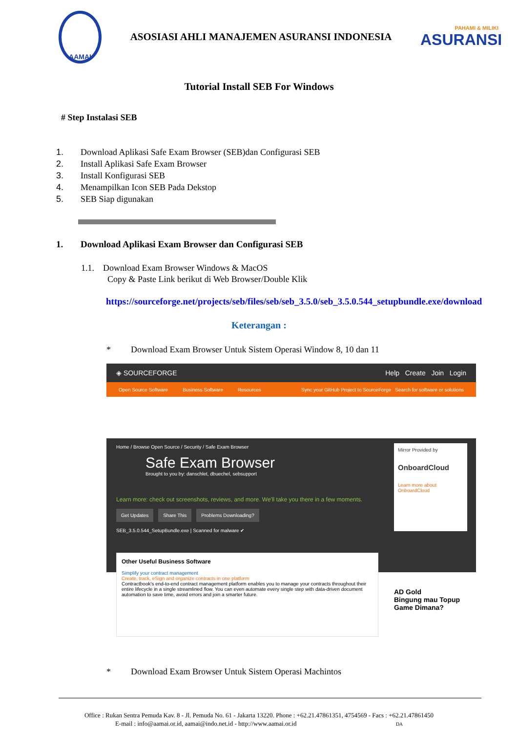AAMAI
ASOSIASI AHLI MANAJEMEN ASURANSI INDONESIA
PAHAMI & MILIKI
ASURANSI
Tutorial Install SEB For Windows
# Step Instalasi SEB
1. Download Aplikasi Safe Exam Browser (SEB)dan Configurasi SEB
2. Install Aplikasi Safe Exam Browser
3. Install Konfigurasi SEB
4. Menampilkan Icon SEB Pada Dekstop
5. SEB Siap digunakan
1. Download Aplikasi Exam Browser dan Configurasi SEB
1.1. Download Exam Browser Windows & MacOS
Copy & Paste Link berikut di Web Browser/Double Klik
https://sourceforge.net/projects/seb/files/seb/seb_3.5.0/seb_3.5.0.544_setupbundle.exe/download
Keterangan :
* Download Exam Browser Untuk Sistem Operasi Window 8, 10 dan 11
◈ SOURCEFORGE Help Create Join Login
Open Source Software Business Software Resources Sync your GitHub Project to SourceForge Search for software or solutions
Home / Browse Open Source / Security / Safe Exam Browser
Safe Exam Browser
Brought to you by: danschlet, dbuechel, sebsupport
Learn more: check out screenshots, reviews, and more. We'll take you there in a few moments.
Get Updates Share This Problems Downloading?
SEB_3.5.0.544_SetupBundle.exe | Scanned for malware ✔
Mirror Provided by
OnboardCloud
Learn more about OnboardCloud
Other Useful Business Software
Simplify your contract management
Create, track, eSign and organize contracts in one platform
Contractbook's end-to-end contract management platform enables you to manage your contracts throughout their entire lifecycle in a single streamlined flow. You can even automate every single step with data-driven document automation to save time, avoid errors and join a smarter future.
AD Gold
Bingung mau Topup Game Dimana?
* Download Exam Browser Untuk Sistem Operasi Machintos
Office : Rukan Sentra Pemuda Kav. 8 - Jl. Pemuda No. 61 - Jakarta 13220. Phone : +62.21.47861351, 4754569 - Facs : +62.21.47861450
E-mail : info@aamai.or.id, aamai@indo.net.id - http://www.aamai.or.id DA